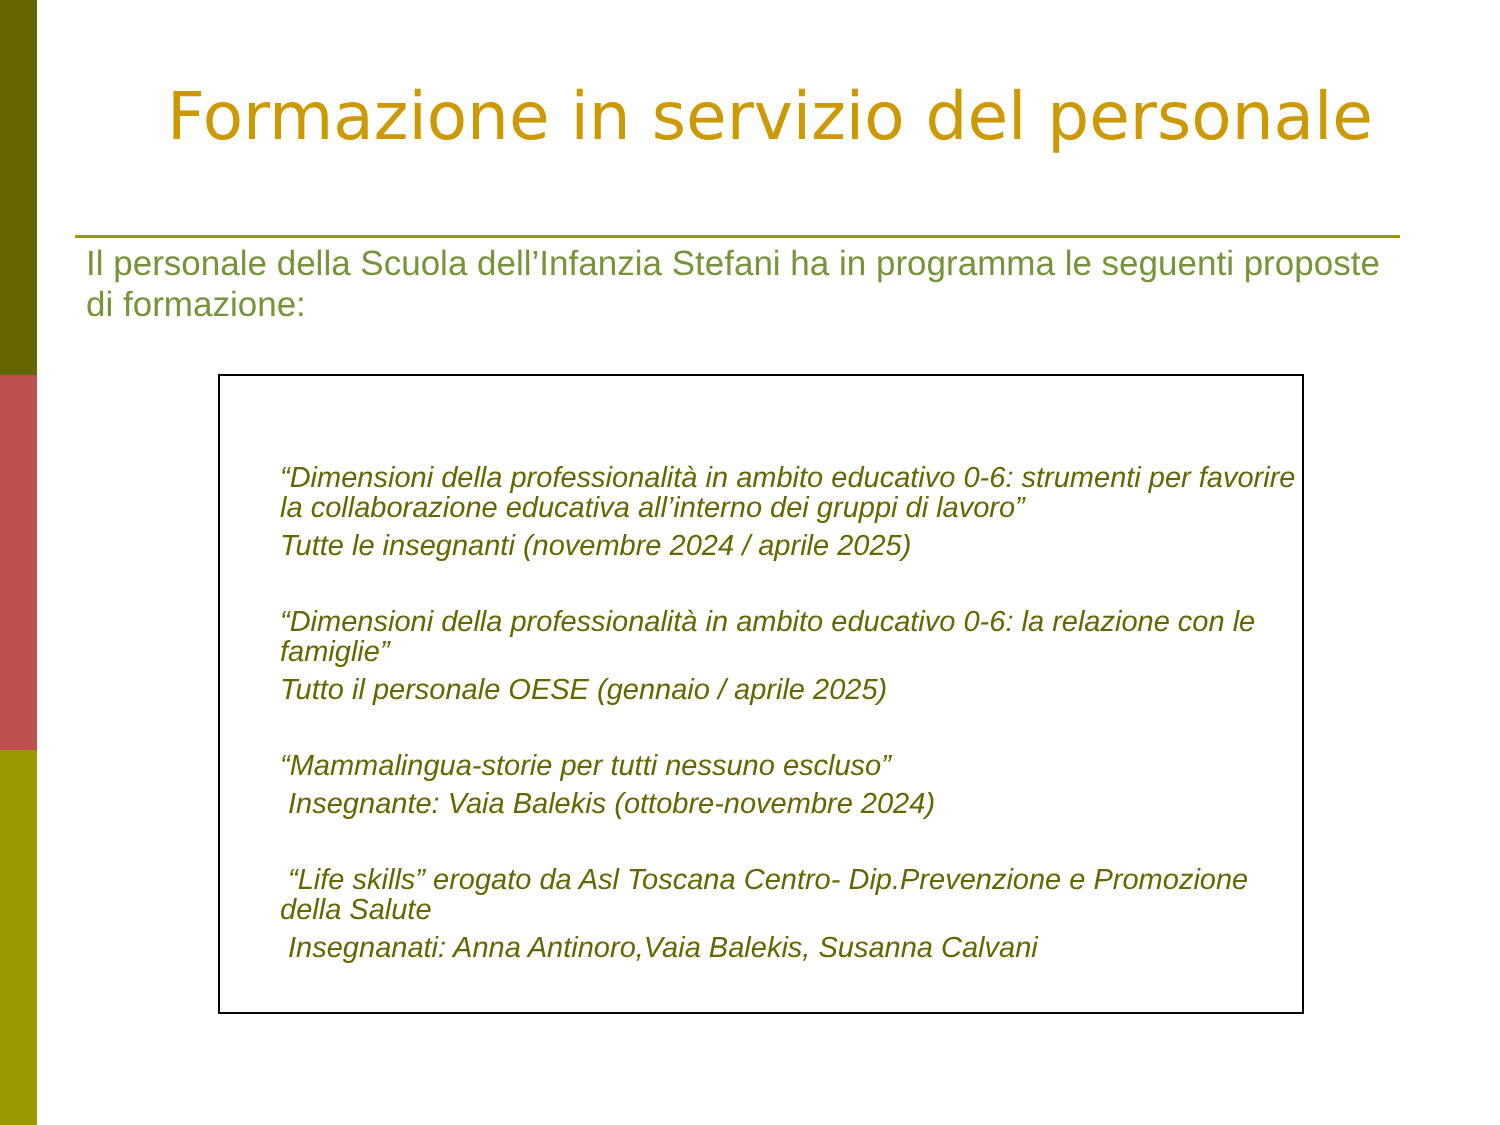Formazione in servizio del personale
Il personale della Scuola dell’Infanzia Stefani ha in programma le seguenti proposte di formazione:
“Dimensioni della professionalità in ambito educativo 0-6: strumenti per favorire la collaborazione educativa all’interno dei gruppi di lavoro”
Tutte le insegnanti (novembre 2024 / aprile 2025)
“Dimensioni della professionalità in ambito educativo 0-6: la relazione con le famiglie”
Tutto il personale OESE (gennaio / aprile 2025)
“Mammalingua-storie per tutti nessuno escluso”
Insegnante: Vaia Balekis (ottobre-novembre 2024)
“Life skills” erogato da Asl Toscana Centro- Dip.Prevenzione e Promozione della Salute
Insegnanati: Anna Antinoro,Vaia Balekis, Susanna Calvani